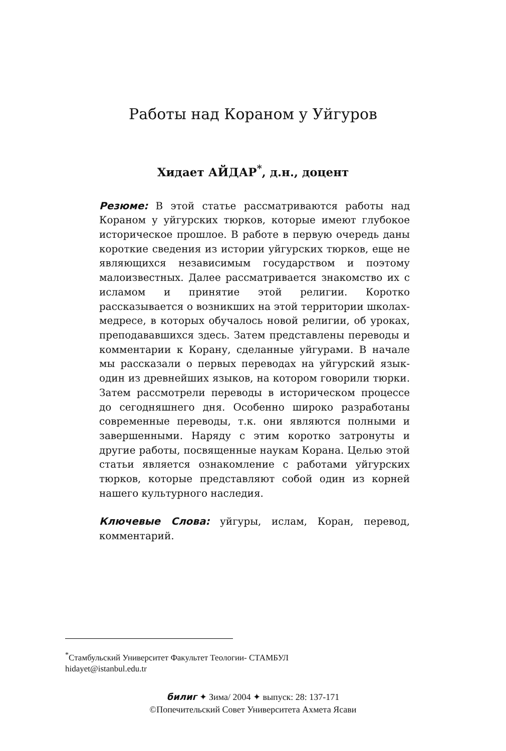Работы над Кораном у Уйгуров
Хидает АЙДАР<sup>*</sup>, д.н., доцент
Резюме: В этой статье рассматриваются работы над Кораном у уйгурских тюрков, которые имеют глубокое историческое прошлое. В работе в первую очередь даны короткие сведения из истории уйгурских тюрков, еще не являющихся независимым государством и поэтому малоизвестных. Далее рассматривается знакомство их с исламом и принятие этой религии. Коротко рассказывается о возникших на этой территории школах-медресе, в которых обучалось новой религии, об уроках, преподававшихся здесь. Затем представлены переводы и комментарии к Корану, сделанные уйгурами. В начале мы рассказали о первых переводах на уйгурский язык-один из древнейших языков, на котором говорили тюрки. Затем рассмотрели переводы в историческом процессе до сегодняшнего дня. Особенно широко разработаны современные переводы, т.к. они являются полными и завершенными. Наряду с этим коротко затронуты и другие работы, посвященные наукам Корана. Целью этой статьи является ознакомление с работами уйгурских тюрков, которые представляют собой один из корней нашего культурного наследия.
Ключевые Слова: уйгуры, ислам, Коран, перевод, комментарий.
<sup>*</sup> Стамбульский Университет Факультет Теологии- СТАМБУЛ
hidayet@istanbul.edu.tr
билиг ✦ Зима/ 2004 ✦ выпуск: 28: 137-171
©Попечительский Совет Университета Ахмета Ясави